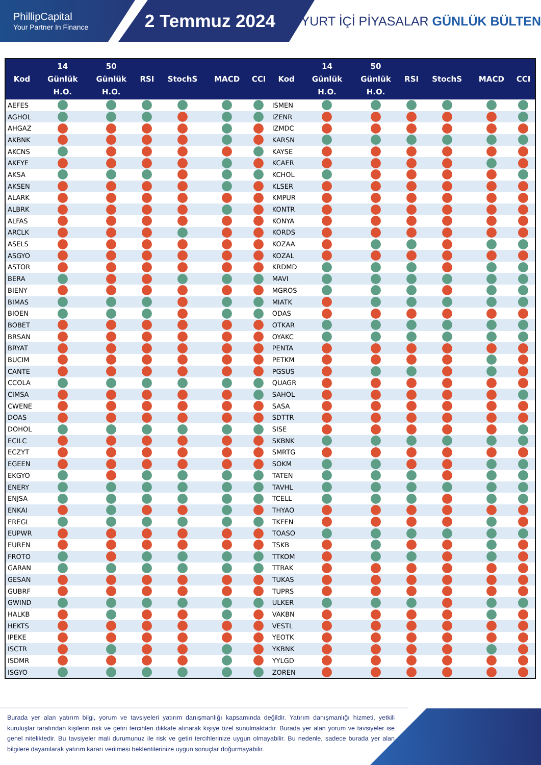PhillipCapital
Your Partner In Finance
2 Temmuz 2024
YURT İÇİ PİYASALAR GÜNLÜK BÜLTEN
| Kod | 14 Günlük H.O. | 50 Günlük H.O. | RSI | StochS | MACD | CCI | Kod | 14 Günlük H.O. | 50 Günlük H.O. | RSI | StochS | MACD | CCI |
| --- | --- | --- | --- | --- | --- | --- | --- | --- | --- | --- | --- | --- | --- |
| AEFES | | | | | | | ISMEN | | | | | | |
| AGHOL | | | | | | | IZENR | | | | | | |
| AHGAZ | | | | | | | IZMDC | | | | | | |
| AKBNK | | | | | | | KARSN | | | | | | |
| AKCNS | | | | | | | KAYSE | | | | | | |
| AKFYE | | | | | | | KCAER | | | | | | |
| AKSA | | | | | | | KCHOL | | | | | | |
| AKSEN | | | | | | | KLSER | | | | | | |
| ALARK | | | | | | | KMPUR | | | | | | |
| ALBRK | | | | | | | KONTR | | | | | | |
| ALFAS | | | | | | | KONYA | | | | | | |
| ARCLK | | | | | | | KORDS | | | | | | |
| ASELS | | | | | | | KOZAA | | | | | | |
| ASGYO | | | | | | | KOZAL | | | | | | |
| ASTOR | | | | | | | KRDMD | | | | | | |
| BERA | | | | | | | MAVI | | | | | | |
| BIENY | | | | | | | MGROS | | | | | | |
| BIMAS | | | | | | | MIATK | | | | | | |
| BIOEN | | | | | | | ODAS | | | | | | |
| BOBET | | | | | | | OTKAR | | | | | | |
| BRSAN | | | | | | | OYAKC | | | | | | |
| BRYAT | | | | | | | PENTA | | | | | | |
| BUCIM | | | | | | | PETKM | | | | | | |
| CANTE | | | | | | | PGSUS | | | | | | |
| CCOLA | | | | | | | QUAGR | | | | | | |
| CIMSA | | | | | | | SAHOL | | | | | | |
| CWENE | | | | | | | SASA | | | | | | |
| DOAS | | | | | | | SDTTR | | | | | | |
| DOHOL | | | | | | | SISE | | | | | | |
| ECILC | | | | | | | SKBNK | | | | | | |
| ECZYT | | | | | | | SMRTG | | | | | | |
| EGEEN | | | | | | | SOKM | | | | | | |
| EKGYO | | | | | | | TATEN | | | | | | |
| ENERY | | | | | | | TAVHL | | | | | | |
| ENJSA | | | | | | | TCELL | | | | | | |
| ENKAI | | | | | | | THYAO | | | | | | |
| EREGL | | | | | | | TKFEN | | | | | | |
| EUPWR | | | | | | | TOASO | | | | | | |
| EUREN | | | | | | | TSKB | | | | | | |
| FROTO | | | | | | | TTKOM | | | | | | |
| GARAN | | | | | | | TTRAK | | | | | | |
| GESAN | | | | | | | TUKAS | | | | | | |
| GUBRF | | | | | | | TUPRS | | | | | | |
| GWIND | | | | | | | ULKER | | | | | | |
| HALKB | | | | | | | VAKBN | | | | | | |
| HEKTS | | | | | | | VESTL | | | | | | |
| IPEKE | | | | | | | YEOTK | | | | | | |
| ISCTR | | | | | | | YKBNK | | | | | | |
| ISDMR | | | | | | | YYLGD | | | | | | |
| ISGYO | | | | | | | ZOREN | | | | | | |
Burada yer alan yatırım bilgi, yorum ve tavsiyeleri yatırım danışmanlığı kapsamında değildir. Yatırım danışmanlığı hizmeti, yetkili kuruluşlar tarafından kişilerin risk ve getiri tercihleri dikkate alınarak kişiye özel sunulmaktadır. Burada yer alan yorum ve tavsiyeler ise genel niteliktedir. Bu tavsiyeler mali durumunuz ile risk ve getiri tercihlerinize uygun olmayabilir. Bu nedenle, sadece burada yer alan bilgilere dayanılarak yatırım kararı verilmesi beklentilerinize uygun sonuçlar doğurmayabilir.